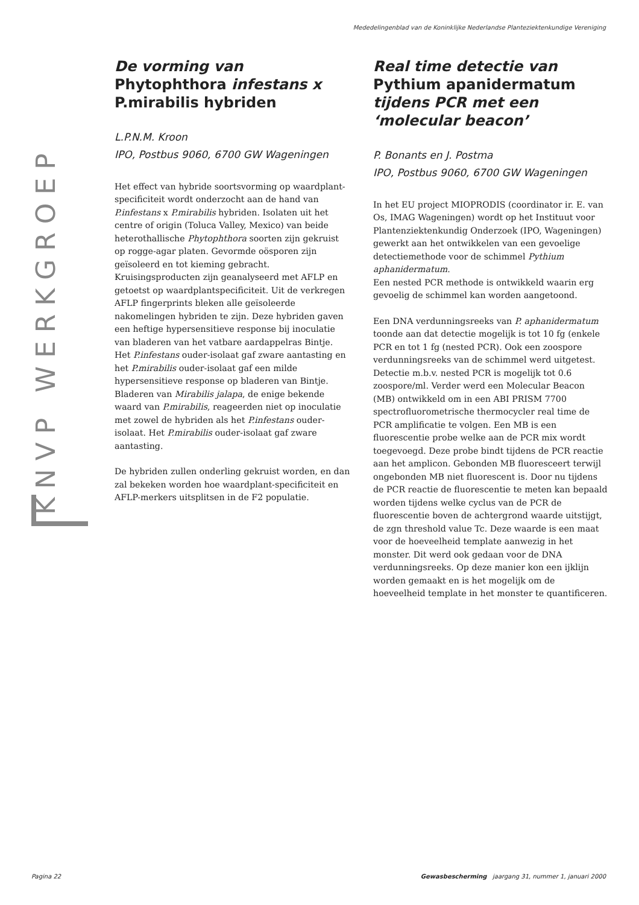Mededelingenblad van de Koninklijke Nederlandse Planteziektenkundige Vereniging
KNVP WERKGROEP
De vorming van Phytophthora infestans x P.mirabilis hybriden
L.P.N.M. Kroon
IPO, Postbus 9060, 6700 GW Wageningen
Het effect van hybride soortsvorming op waardplant-specificiteit wordt onderzocht aan de hand van P.infestans x P.mirabilis hybriden. Isolaten uit het centre of origin (Toluca Valley, Mexico) van beide heterothallische Phytophthora soorten zijn gekruist op rogge-agar platen. Gevormde oösporen zijn geïsoleerd en tot kieming gebracht. Kruisingsproducten zijn geanalyseerd met AFLP en getoetst op waardplantspecificiteit. Uit de verkregen AFLP fingerprints bleken alle geïsoleerde nakomelingen hybriden te zijn. Deze hybriden gaven een heftige hypersensitieve response bij inoculatie van bladeren van het vatbare aardappelras Bintje. Het P.infestans ouder-isolaat gaf zware aantasting en het P.mirabilis ouder-isolaat gaf een milde hypersensitieve response op bladeren van Bintje. Bladeren van Mirabilis jalapa, de enige bekende waard van P.mirabilis, reageerden niet op inoculatie met zowel de hybriden als het P.infestans ouder-isolaat. Het P.mirabilis ouder-isolaat gaf zware aantasting.
De hybriden zullen onderling gekruist worden, en dan zal bekeken worden hoe waardplant-specificiteit en AFLP-merkers uitsplitsen in de F2 populatie.
Real time detectie van Pythium apanidermatum tijdens PCR met een ‘molecular beacon’
P. Bonants en J. Postma
IPO, Postbus 9060, 6700 GW Wageningen
In het EU project MIOPRODIS (coordinator ir. E. van Os, IMAG Wageningen) wordt op het Instituut voor Plantenziektenkundig Onderzoek (IPO, Wageningen) gewerkt aan het ontwikkelen van een gevoelige detectiemethode voor de schimmel Pythium aphanidermatum.
Een nested PCR methode is ontwikkeld waarin erg gevoelig de schimmel kan worden aangetoond.
Een DNA verdunningsreeks van P. aphanidermatum toonde aan dat detectie mogelijk is tot 10 fg (enkele PCR en tot 1 fg (nested PCR). Ook een zoospore verdunningsreeks van de schimmel werd uitgetest. Detectie m.b.v. nested PCR is mogelijk tot 0.6 zoospore/ml. Verder werd een Molecular Beacon (MB) ontwikkeld om in een ABI PRISM 7700 spectrofluorometrische thermocycler real time de PCR amplificatie te volgen. Een MB is een fluorescentie probe welke aan de PCR mix wordt toegevoegd. Deze probe bindt tijdens de PCR reactie aan het amplicon. Gebonden MB fluoresceert terwijl ongebonden MB niet fluorescent is. Door nu tijdens de PCR reactie de fluorescentie te meten kan bepaald worden tijdens welke cyclus van de PCR de fluorescentie boven de achtergrond waarde uitstijgt, de zgn threshold value Tc. Deze waarde is een maat voor de hoeveelheid template aanwezig in het monster. Dit werd ook gedaan voor de DNA verdunningsreeks. Op deze manier kon een ijklijn worden gemaakt en is het mogelijk om de hoeveelheid template in het monster te quantificeren.
Pagina 22
Gewasbescherming jaargang 31, nummer 1, januari 2000